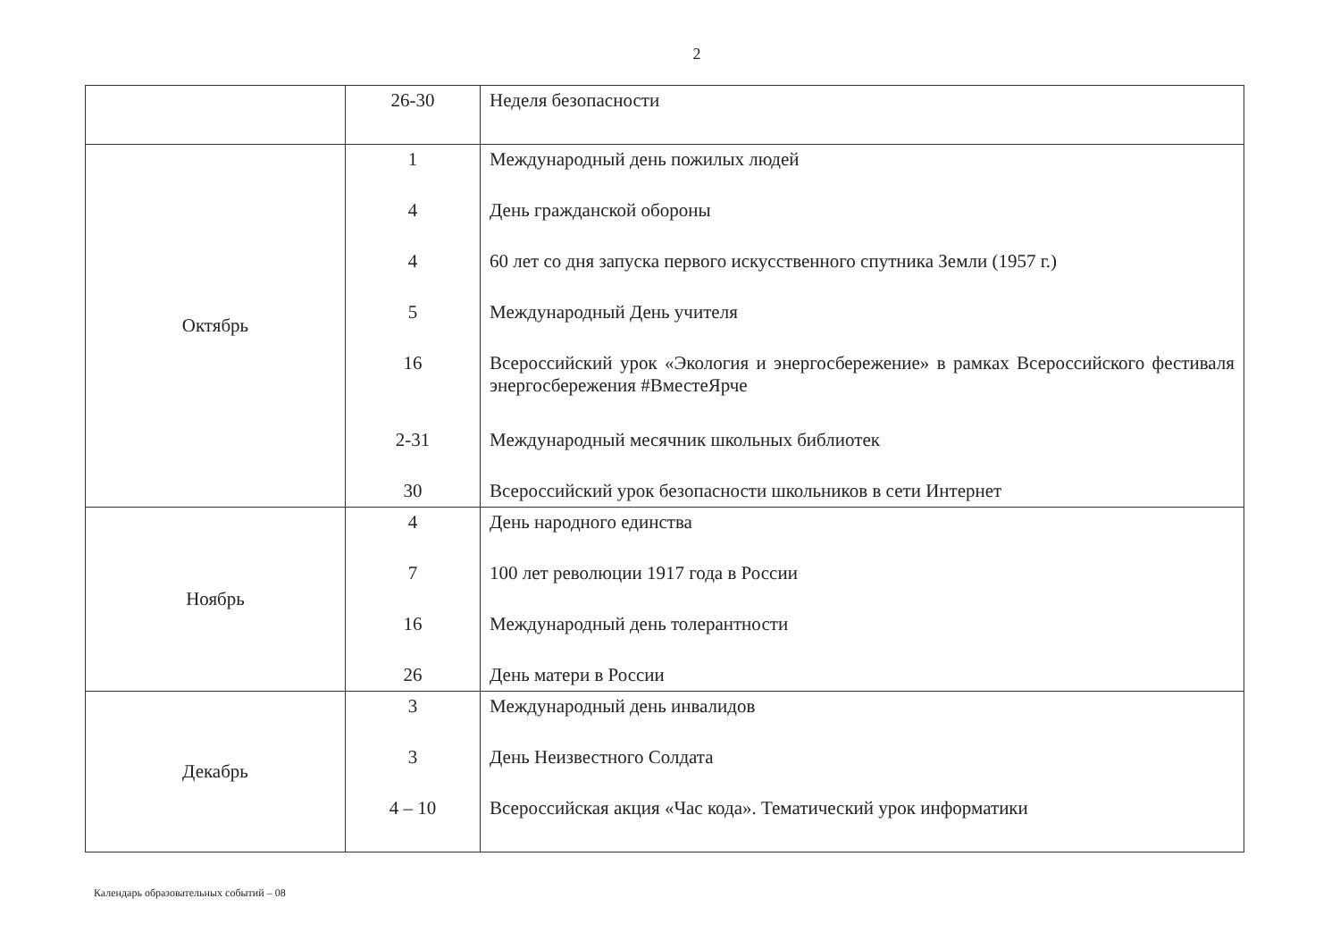2
| | 26-30 | Неделя безопасности |
| Октябрь | 1 4 4 5 16 2-31 30 | Международный день пожилых людей День гражданской обороны 60 лет со дня запуска первого искусственного спутника Земли (1957 г.) Международный День учителя Всероссийский урок «Экология и энергосбережение» в рамках Всероссийского фестиваля энергосбережения #ВместеЯрче Международный месячник школьных библиотек Всероссийский урок безопасности школьников в сети Интернет |
| Ноябрь | 4 7 16 26 | День народного единства 100 лет революции 1917 года в России Международный день толерантности День матери в России |
| Декабрь | 3 3 4 – 10 | Международный день инвалидов День Неизвестного Солдата Всероссийская акция «Час кода». Тематический урок информатики |
Календарь образовательных событий – 08